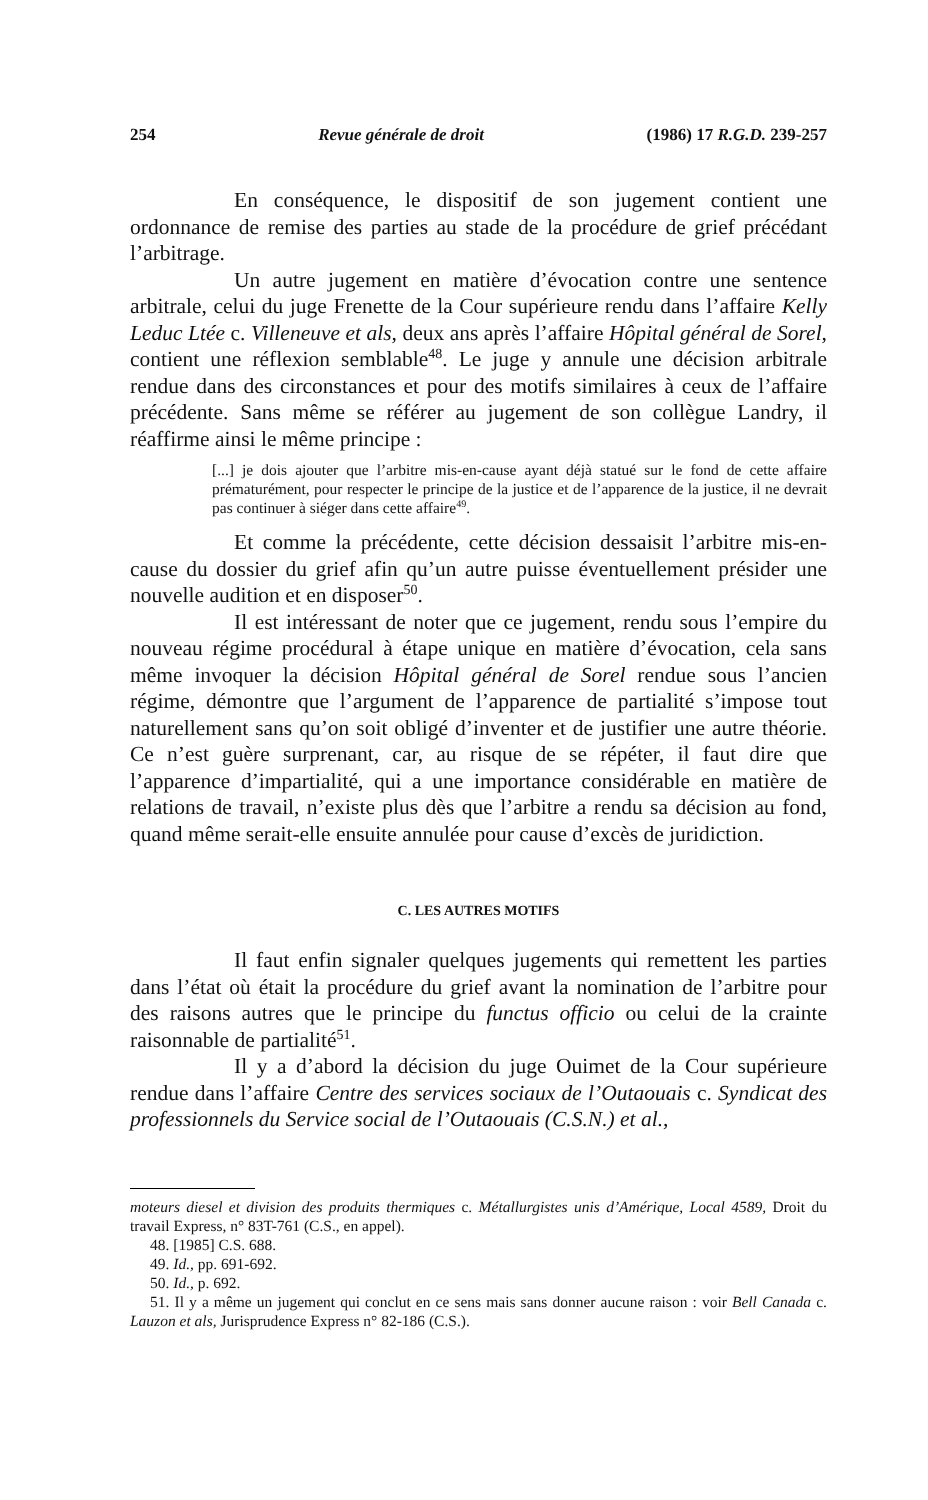254 Revue générale de droit (1986) 17 R.G.D. 239-257
En conséquence, le dispositif de son jugement contient une ordonnance de remise des parties au stade de la procédure de grief précédant l’arbitrage.
Un autre jugement en matière d’évocation contre une sentence arbitrale, celui du juge Frenette de la Cour supérieure rendu dans l’affaire Kelly Leduc Ltée c. Villeneuve et als, deux ans après l’affaire Hôpital général de Sorel, contient une réflexion semblable<sup>48</sup>. Le juge y annule une décision arbitrale rendue dans des circonstances et pour des motifs similaires à ceux de l’affaire précédente. Sans même se référer au jugement de son collègue Landry, il réaffirme ainsi le même principe :
[...] je dois ajouter que l’arbitre mis-en-cause ayant déjà statué sur le fond de cette affaire prématurément, pour respecter le principe de la justice et de l’apparence de la justice, il ne devrait pas continuer à siéger dans cette affaire<sup>49</sup>.
Et comme la précédente, cette décision dessaisit l’arbitre mis-en-cause du dossier du grief afin qu’un autre puisse éventuellement présider une nouvelle audition et en disposer<sup>50</sup>.
Il est intéressant de noter que ce jugement, rendu sous l’empire du nouveau régime procédural à étape unique en matière d’évocation, cela sans même invoquer la décision Hôpital général de Sorel rendue sous l’ancien régime, démontre que l’argument de l’apparence de partialité s’impose tout naturellement sans qu’on soit obligé d’inventer et de justifier une autre théorie. Ce n’est guère surprenant, car, au risque de se répéter, il faut dire que l’apparence d’impartialité, qui a une importance considérable en matière de relations de travail, n’existe plus dès que l’arbitre a rendu sa décision au fond, quand même serait-elle ensuite annulée pour cause d’excès de juridiction.
C. LES AUTRES MOTIFS
Il faut enfin signaler quelques jugements qui remettent les parties dans l’état où était la procédure du grief avant la nomination de l’arbitre pour des raisons autres que le principe du functus officio ou celui de la crainte raisonnable de partialité<sup>51</sup>.
Il y a d’abord la décision du juge Ouimet de la Cour supérieure rendue dans l’affaire Centre des services sociaux de l’Outaouais c. Syndicat des professionnels du Service social de l’Outaouais (C.S.N.) et al.,
moteurs diesel et division des produits thermiques c. Métallurgistes unis d’Amérique, Local 4589, Droit du travail Express, n° 83T-761 (C.S., en appel).
48. [1985] C.S. 688.
49. Id., pp. 691-692.
50. Id., p. 692.
51. Il y a même un jugement qui conclut en ce sens mais sans donner aucune raison : voir Bell Canada c. Lauzon et als, Jurisprudence Express n° 82-186 (C.S.).